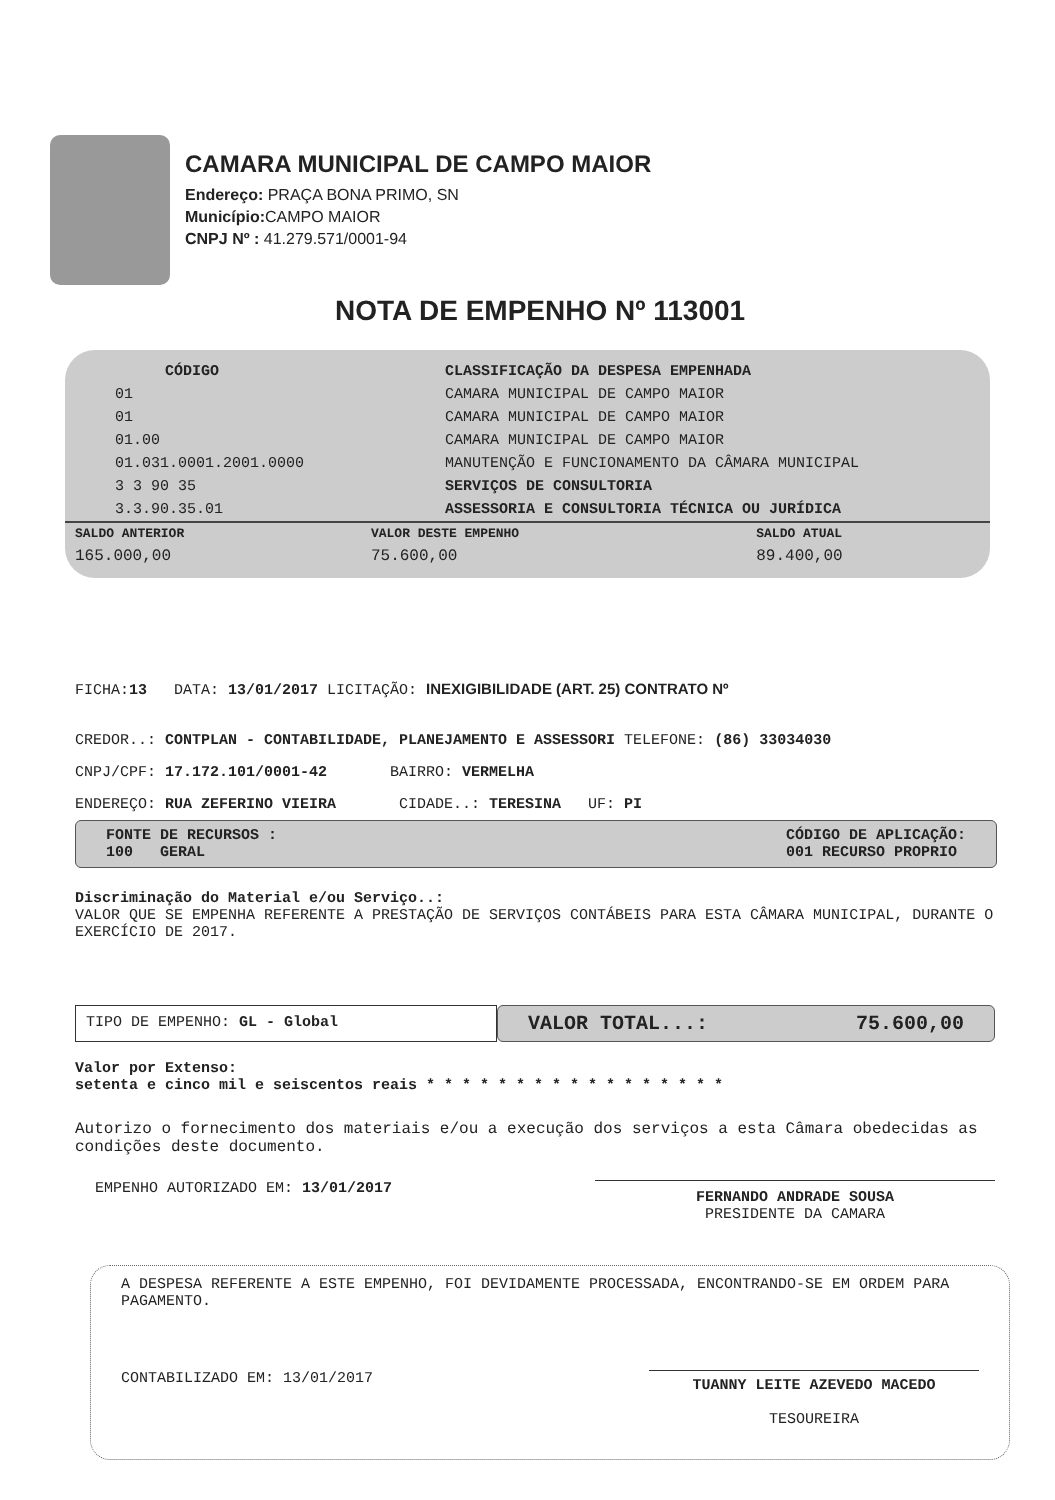CAMARA MUNICIPAL DE CAMPO MAIOR
Endereço: PRAÇA BONA PRIMO, SN
Município: CAMPO MAIOR
CNPJ Nº : 41.279.571/0001-94
NOTA DE EMPENHO Nº 113001
| CÓDIGO | CLASSIFICAÇÃO DA DESPESA EMPENHADA |
| --- | --- |
| 01 | CAMARA MUNICIPAL DE CAMPO MAIOR |
| 01 | CAMARA MUNICIPAL DE CAMPO MAIOR |
| 01.00 | CAMARA MUNICIPAL DE CAMPO MAIOR |
| 01.031.0001.2001.0000 | MANUTENÇÃO E FUNCIONAMENTO DA CÂMARA MUNICIPAL |
| 3 3 90 35 | SERVIÇOS DE CONSULTORIA |
| 3.3.90.35.01 | ASSESSORIA E CONSULTORIA TÉCNICA OU JURÍDICA |
| SALDO ANTERIOR | VALOR DESTE EMPENHO | SALDO ATUAL |
| --- | --- | --- |
| 165.000,00 | 75.600,00 | 89.400,00 |
FICHA:13 DATA: 13/01/2017 LICITAÇÃO: INEXIGIBILIDADE (ART. 25) CONTRATO Nº
CREDOR..: CONTPLAN - CONTABILIDADE, PLANEJAMENTO E ASSESSORI TELEFONE: (86) 33034030
CNPJ/CPF: 17.172.101/0001-42 BAIRRO: VERMELHA
ENDEREÇO: RUA ZEFERINO VIEIRA CIDADE..: TERESINA UF: PI
FONTE DE RECURSOS :
100 GERAL
CÓDIGO DE APLICAÇÃO:
001 RECURSO PROPRIO
Discriminação do Material e/ou Serviço..:
VALOR QUE SE EMPENHA REFERENTE A PRESTAÇÃO DE SERVIÇOS CONTÁBEIS PARA ESTA CÂMARA MUNICIPAL, DURANTE O EXERCÍCIO DE 2017.
TIPO DE EMPENHO: GL - Global
VALOR TOTAL...: 75.600,00
Valor por Extenso:
setenta e cinco mil e seiscentos reais * * * * * * * * * * * * * * * * *
Autorizo o fornecimento dos materiais e/ou a execução dos serviços a esta Câmara obedecidas as condições deste documento.
EMPENHO AUTORIZADO EM: 13/01/2017
FERNANDO ANDRADE SOUSA
PRESIDENTE DA CAMARA
A DESPESA REFERENTE A ESTE EMPENHO, FOI DEVIDAMENTE PROCESSADA, ENCONTRANDO-SE EM ORDEM PARA PAGAMENTO.
CONTABILIZADO EM: 13/01/2017
TUANNY LEITE AZEVEDO MACEDO
TESOUREIRA